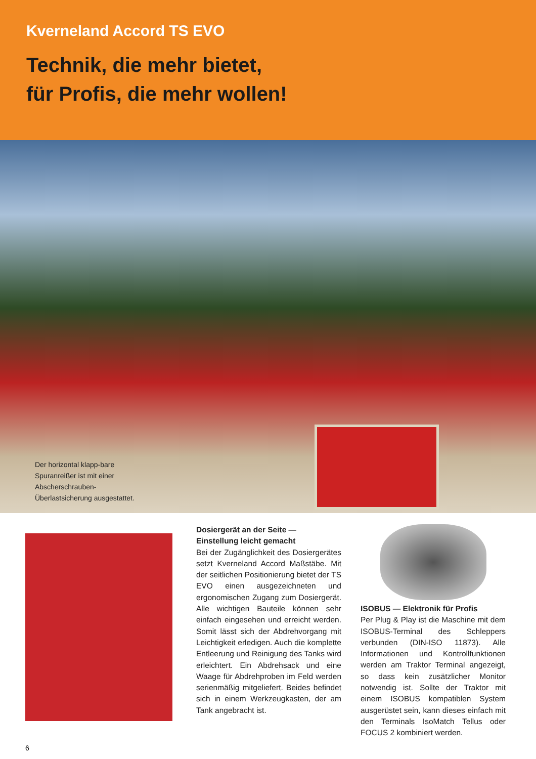Kverneland Accord TS EVO
Technik, die mehr bietet,
für Profis, die mehr wollen!
Der horizontal klapp-bare Spuranreißer ist mit einer Abscherschrauben-Überlastsicherung ausgestattet.
Dosiergerät an der Seite —
Einstellung leicht gemacht
Bei der Zugänglichkeit des Dosiergerätes setzt Kverneland Accord Maßstäbe. Mit der seitlichen Positionierung bietet der TS EVO einen ausgezeichneten und ergonomischen Zugang zum Dosiergerät. Alle wichtigen Bauteile können sehr einfach eingesehen und erreicht werden. Somit lässt sich der Abdrehvorgang mit Leichtigkeit erledigen. Auch die komplette Entleerung und Reinigung des Tanks wird erleichtert. Ein Abdrehsack und eine Waage für Abdrehproben im Feld werden serienmäßig mitgeliefert. Beides befindet sich in einem Werkzeugkasten, der am Tank angebracht ist.
ISOBUS — Elektronik für Profis
Per Plug & Play ist die Maschine mit dem ISOBUS-Terminal des Schleppers verbunden (DIN-ISO 11873). Alle Informationen und Kontrollfunktionen werden am Traktor Terminal angezeigt, so dass kein zusätzlicher Monitor notwendig ist. Sollte der Traktor mit einem ISOBUS kompatiblen System ausgerüstet sein, kann dieses einfach mit den Terminals IsoMatch Tellus oder FOCUS 2 kombiniert werden.
6